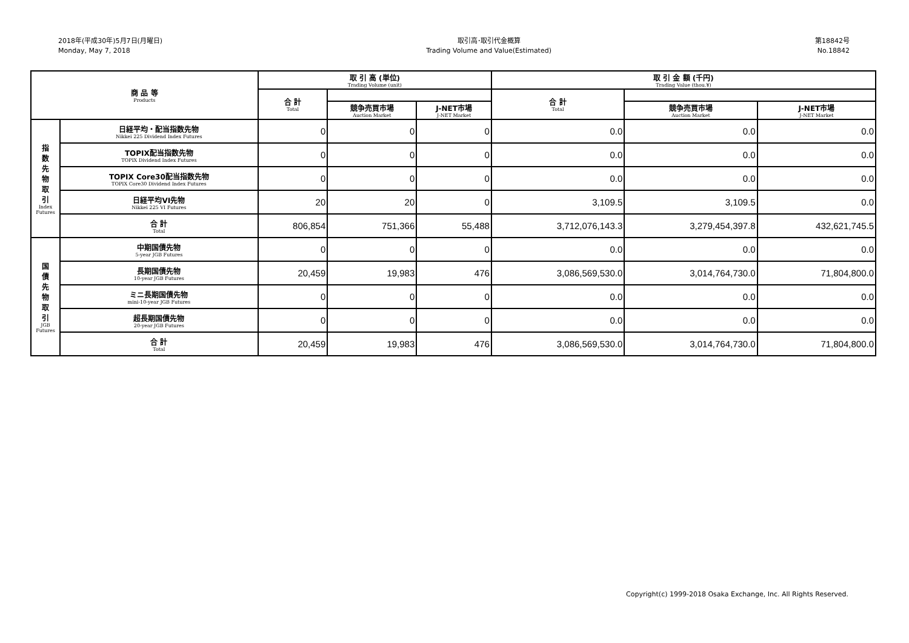2018年(平成30年)5月7日(月曜日)
Monday, May 7, 2018
取引高･取引代金概算
Trading Volume and Value(Estimated)
第18842号
No.18842
| 商 品 等 Products | | 取 引 高 (単位) Trading Volume (unit) | | | 取 引 金 額 (千円) Trading Value (thou.¥) | | |
| --- | --- | --- | --- | --- | --- | --- | --- |
| | | 合 計 Total | | | 合 計 Total | | |
| | | | 競争売買市場 Auction Market | J-NET市場 J-NET Market | | 競争売買市場 Auction Market | J-NET市場 J-NET Market |
| 指 数 先 物 取 引 Index Futures | 日経平均・配当指数先物 Nikkei 225 Dividend Index Futures | 0 | 0 | 0 | 0.0 | 0.0 | 0.0 |
| | TOPIX配当指数先物 TOPIX Dividend Index Futures | 0 | 0 | 0 | 0.0 | 0.0 | 0.0 |
| | TOPIX Core30配当指数先物 TOPIX Core30 Dividend Index Futures | 0 | 0 | 0 | 0.0 | 0.0 | 0.0 |
| | 日経平均VI先物 Nikkei 225 VI Futures | 20 | 20 | 0 | 3,109.5 | 3,109.5 | 0.0 |
| | 合 計 Total | 806,854 | 751,366 | 55,488 | 3,712,076,143.3 | 3,279,454,397.8 | 432,621,745.5 |
| 国 債 先 物 取 引 JGB Futures | 中期国債先物 5-year JGB Futures | 0 | 0 | 0 | 0.0 | 0.0 | 0.0 |
| | 長期国債先物 10-year JGB Futures | 20,459 | 19,983 | 476 | 3,086,569,530.0 | 3,014,764,730.0 | 71,804,800.0 |
| | ミニ長期国債先物 mini-10-year JGB Futures | 0 | 0 | 0 | 0.0 | 0.0 | 0.0 |
| | 超長期国債先物 20-year JGB Futures | 0 | 0 | 0 | 0.0 | 0.0 | 0.0 |
| | 合 計 Total | 20,459 | 19,983 | 476 | 3,086,569,530.0 | 3,014,764,730.0 | 71,804,800.0 |
Copyright(c) 1999-2018 Osaka Exchange, Inc. All Rights Reserved.